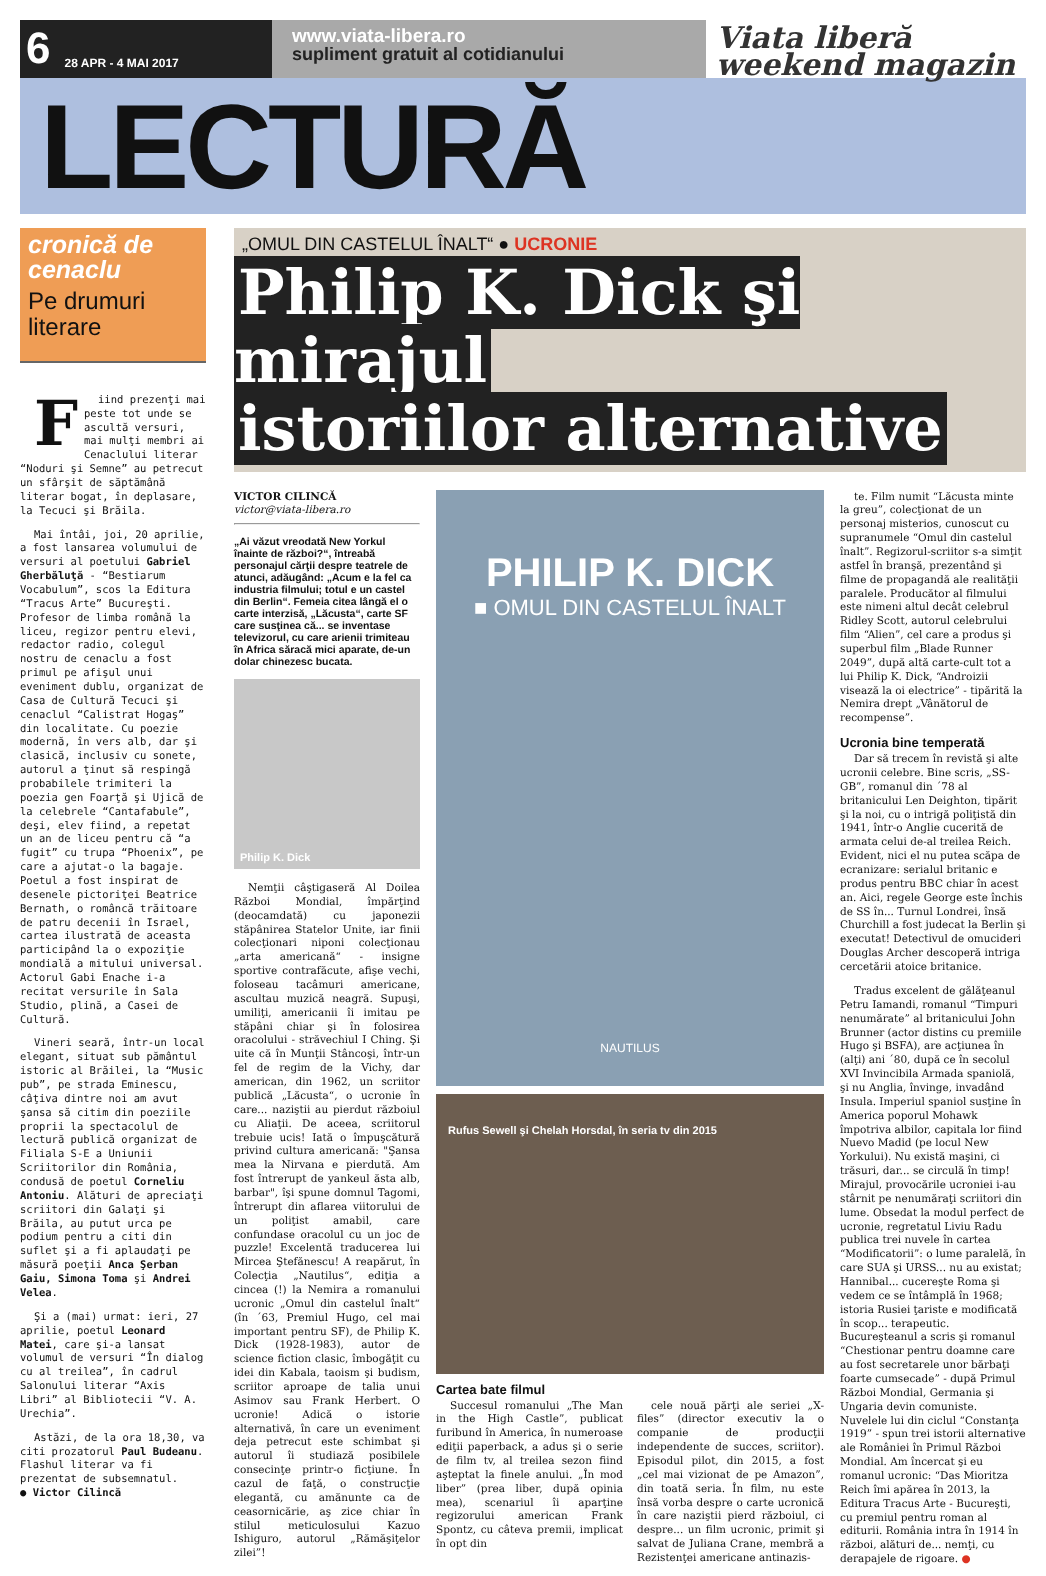6 28 APR - 4 MAI 2017
www.viata-libera.ro
supliment gratuit al cotidianului
Viata liberă weekend magazin
LECTURĂ
cronică de cenaclu
Pe drumuri literare
Fiind prezenţi mai peste tot unde se ascultă versuri, mai mulţi membri ai Cenaclului literar “Noduri şi Semne” au petrecut un sfârşit de săptămână literar bogat, în deplasare, la Tecuci şi Brăila.
Mai întâi, joi, 20 aprilie, a fost lansarea volumului de versuri al poetului Gabriel Gherbăluţă - “Bestiarum Vocabulum”, scos la Editura “Tracus Arte” Bucureşti. Profesor de limba română la liceu, regizor pentru elevi, redactor radio, colegul nostru de cenaclu a fost primul pe afişul unui eveniment dublu, organizat de Casa de Cultură Tecuci şi cenaclul “Calistrat Hogaş” din localitate. Cu poezie modernă, în vers alb, dar şi clasică, inclusiv cu sonete, autorul a ţinut să respingă probabilele trimiteri la poezia gen Foarţă şi Ujică de la celebrele “Cantafabule”, deşi, elev fiind, a repetat un an de liceu pentru că “a fugit” cu trupa “Phoenix”, pe care a ajutat-o la bagaje. Poetul a fost inspirat de desenele pictoriţei Beatrice Bernath, o româncă trăitoare de patru decenii în Israel, cartea ilustrată de aceasta participând la o expoziţie mondială a mitului universal. Actorul Gabi Enache i-a recitat versurile în Sala Studio, plină, a Casei de Cultură.
Vineri seară, într-un local elegant, situat sub pământul istoric al Brăilei, la “Music pub”, pe strada Eminescu, câţiva dintre noi am avut şansa să citim din poeziile proprii la spectacolul de lectură publică organizat de Filiala S-E a Uniunii Scriitorilor din România, condusă de poetul Corneliu Antoniu. Alături de apreciaţi scriitori din Galaţi şi Brăila, au putut urca pe podium pentru a citi din suflet şi a fi aplaudaţi pe măsură poeţii Anca Şerban Gaiu, Simona Toma şi Andrei Velea.
Şi a (mai) urmat: ieri, 27 aprilie, poetul Leonard Matei, care şi-a lansat volumul de versuri “În dialog cu al treilea”, în cadrul Salonului literar “Axis Libri” al Bibliotecii “V. A. Urechia”.
Astăzi, de la ora 18,30, va citi prozatorul Paul Budeanu. Flashul literar va fi prezentat de subsemnatul.
● Victor Cilincă
„OMUL DIN CASTELUL ÎNALT“ ● UCRONIE
Philip K. Dick şi mirajul
istoriilor alternative
VICTOR CILINCĂ
victor@viata-libera.ro
„Ai văzut vreodată New Yorkul înainte de război?“, întreabă personajul cărţii despre teatrele de atunci, adăugând: „Acum e la fel ca industria filmului; totul e un castel din Berlin“. Femeia citea lângă el o carte interzisă, „Lăcusta“, carte SF care susţinea că... se inventase televizorul, cu care arienii trimiteau în Africa săracă mici aparate, de-un dolar chinezesc bucata.
Philip K. Dick
Nemţii câştigaseră Al Doilea Război Mondial, împărţind (deocamdată) cu japonezii stăpânirea Statelor Unite, iar finii colecţionari niponi colecţionau „arta americană“ - insigne sportive contrafăcute, afişe vechi, foloseau tacâmuri americane, ascultau muzică neagră. Supuşi, umiliţi, americanii îi imitau pe stăpâni chiar şi în folosirea oracolului - străvechiul I Ching. Şi uite că în Munţii Stâncoşi, într-un fel de regim de la Vichy, dar american, din 1962, un scriitor publică „Lăcusta“, o ucronie în care... naziştii au pierdut războiul cu Aliaţii. De aceea, scriitorul trebuie ucis! Iată o împuşcătură privind cultura americană: "Şansa mea la Nirvana e pierdută. Am fost întrerupt de yankeul ăsta alb, barbar", îşi spune domnul Tagomi, întrerupt din aflarea viitorului de un poliţist amabil, care confundase oracolul cu un joc de puzzle! Excelentă traducerea lui Mircea Ştefănescu! A reapărut, în Colecţia „Nautilus“, ediţia a cincea (!) la Nemira a romanului ucronic „Omul din castelul înalt“ (în ´63, Premiul Hugo, cel mai important pentru SF), de Philip K. Dick (1928-1983), autor de science fiction clasic, îmbogăţit cu idei din Kabala, taoism şi budism, scriitor aproape de talia unui Asimov sau Frank Herbert. O ucronie! Adică o istorie alternativă, în care un eveniment deja petrecut este schimbat şi autorul îi studiază posibilele consecinţe printr-o ficţiune. În cazul de faţă, o construcţie elegantă, cu amănunte ca de ceasornicărie, aş zice chiar în stilul meticulosului Kazuo Ishiguro, autorul „Rămăşiţelor zilei”!
PHILIP K. DICK
■ OMUL DIN CASTELUL ÎNALT
NAUTILUS
Rufus Sewell şi Chelah Horsdal, în seria tv din 2015
Cartea bate filmul
Succesul romanului „The Man in the High Castle”, publicat furibund în America, în numeroase ediţii paperback, a adus şi o serie de film tv, al treilea sezon fiind aşteptat la finele anului. „În mod liber” (prea liber, după opinia mea), scenariul îi aparţine regizorului american Frank Spontz, cu câteva premii, implicat în opt din
cele nouă părţi ale seriei „X-files” (director executiv la o companie de producţii independente de succes, scriitor). Episodul pilot, din 2015, a fost „cel mai vizionat de pe Amazon”, din toată seria. În film, nu este însă vorba despre o carte ucronică în care naziştii pierd războiul, ci despre... un film ucronic, primit şi salvat de Juliana Crane, membră a Rezistenţei americane antinazis-
te. Film numit “Lăcusta minte la greu”, colecţionat de un personaj misterios, cunoscut cu supranumele “Omul din castelul înalt”. Regizorul-scriitor s-a simţit astfel în branşă, prezentând şi filme de propagandă ale realităţii paralele. Producător al filmului este nimeni altul decât celebrul Ridley Scott, autorul celebrului film “Alien”, cel care a produs şi superbul film „Blade Runner 2049”, după altă carte-cult tot a lui Philip K. Dick, “Androizii visează la oi electrice” - tipărită la Nemira drept „Vânătorul de recompense”.
Ucronia bine temperată
Dar să trecem în revistă şi alte ucronii celebre. Bine scris, „SS-GB”, romanul din ´78 al britanicului Len Deighton, tipărit şi la noi, cu o intrigă poliţistă din 1941, într-o Anglie cucerită de armata celui de-al treilea Reich. Evident, nici el nu putea scăpa de ecranizare: serialul britanic e produs pentru BBC chiar în acest an. Aici, regele George este închis de SS în... Turnul Londrei, însă Churchill a fost judecat la Berlin şi executat! Detectivul de omucideri Douglas Archer descoperă intriga cercetării atoice britanice.
Tradus excelent de gălăţeanul Petru Iamandi, romanul “Timpuri nenumărate” al britanicului John Brunner (actor distins cu premiile Hugo şi BSFA), are acţiunea în (alţi) ani ´80, după ce în secolul XVI Invincibila Armada spaniolă, şi nu Anglia, învinge, invadând Insula. Imperiul spaniol susţine în America poporul Mohawk împotriva albilor, capitala lor fiind Nuevo Madid (pe locul New Yorkului). Nu există maşini, ci trăsuri, dar... se circulă în timp! Mirajul, provocările ucroniei i-au stârnit pe nenumăraţi scriitori din lume. Obsedat la modul perfect de ucronie, regretatul Liviu Radu publica trei nuvele în cartea “Modificatorii”: o lume paralelă, în care SUA şi URSS... nu au existat; Hannibal... cucereşte Roma şi vedem ce se întâmplă în 1968; istoria Rusiei ţariste e modificată în scop... terapeutic. Bucureşteanul a scris şi romanul “Chestionar pentru doamne care au fost secretarele unor bărbaţi foarte cumsecade” - după Primul Război Mondial, Germania şi Ungaria devin comuniste. Nuvelele lui din ciclul “Constanţa 1919” - spun trei istorii alternative ale României în Primul Război Mondial. Am încercat şi eu romanul ucronic: “Das Mioritza Reich îmi apărea în 2013, la Editura Tracus Arte - Bucureşti, cu premiul pentru roman al editurii. România intra în 1914 în război, alături de... nemţi, cu derapajele de rigoare. ●